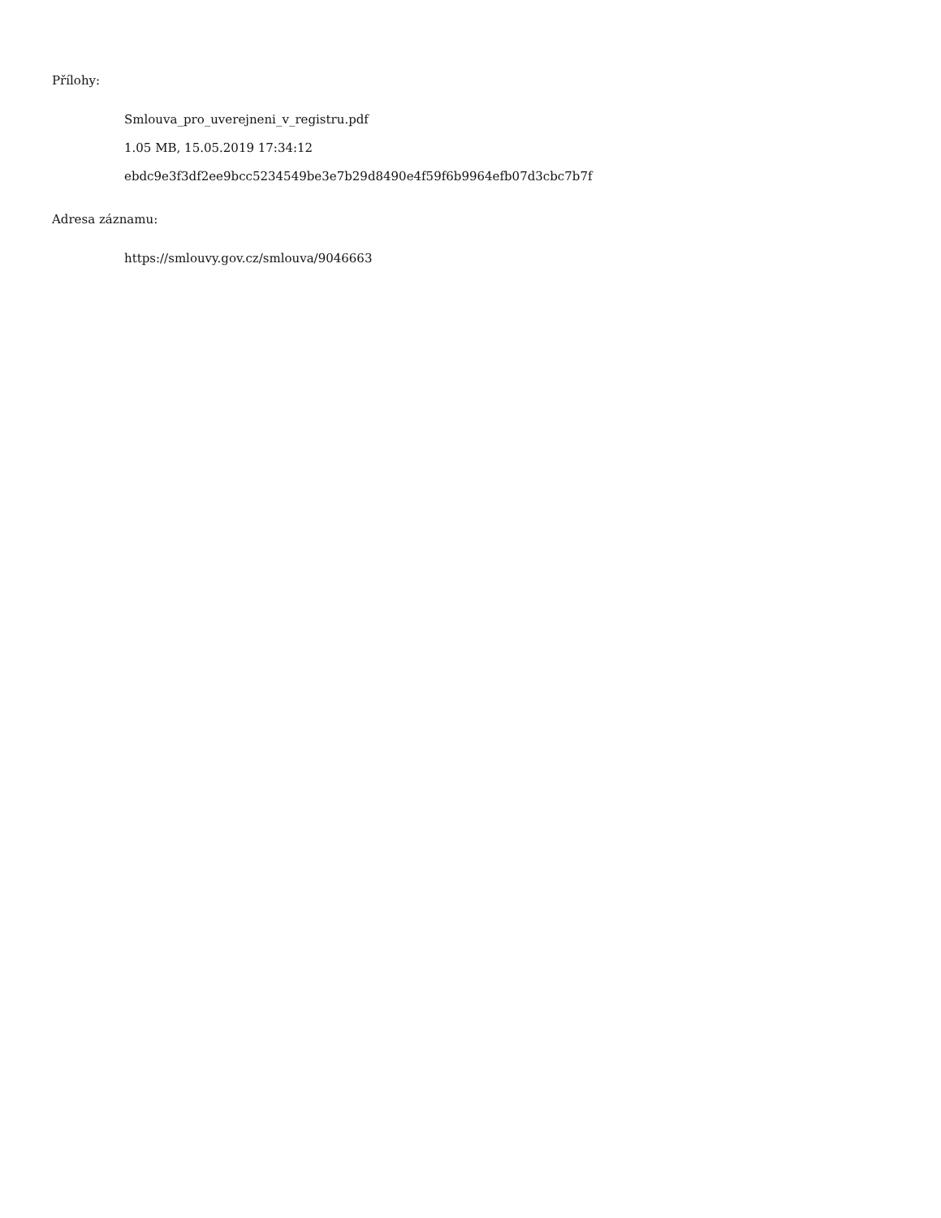Přílohy:
Smlouva_pro_uverejneni_v_registru.pdf
1.05 MB, 15.05.2019 17:34:12
ebdc9e3f3df2ee9bcc5234549be3e7b29d8490e4f59f6b9964efb07d3cbc7b7f
Adresa záznamu:
https://smlouvy.gov.cz/smlouva/9046663